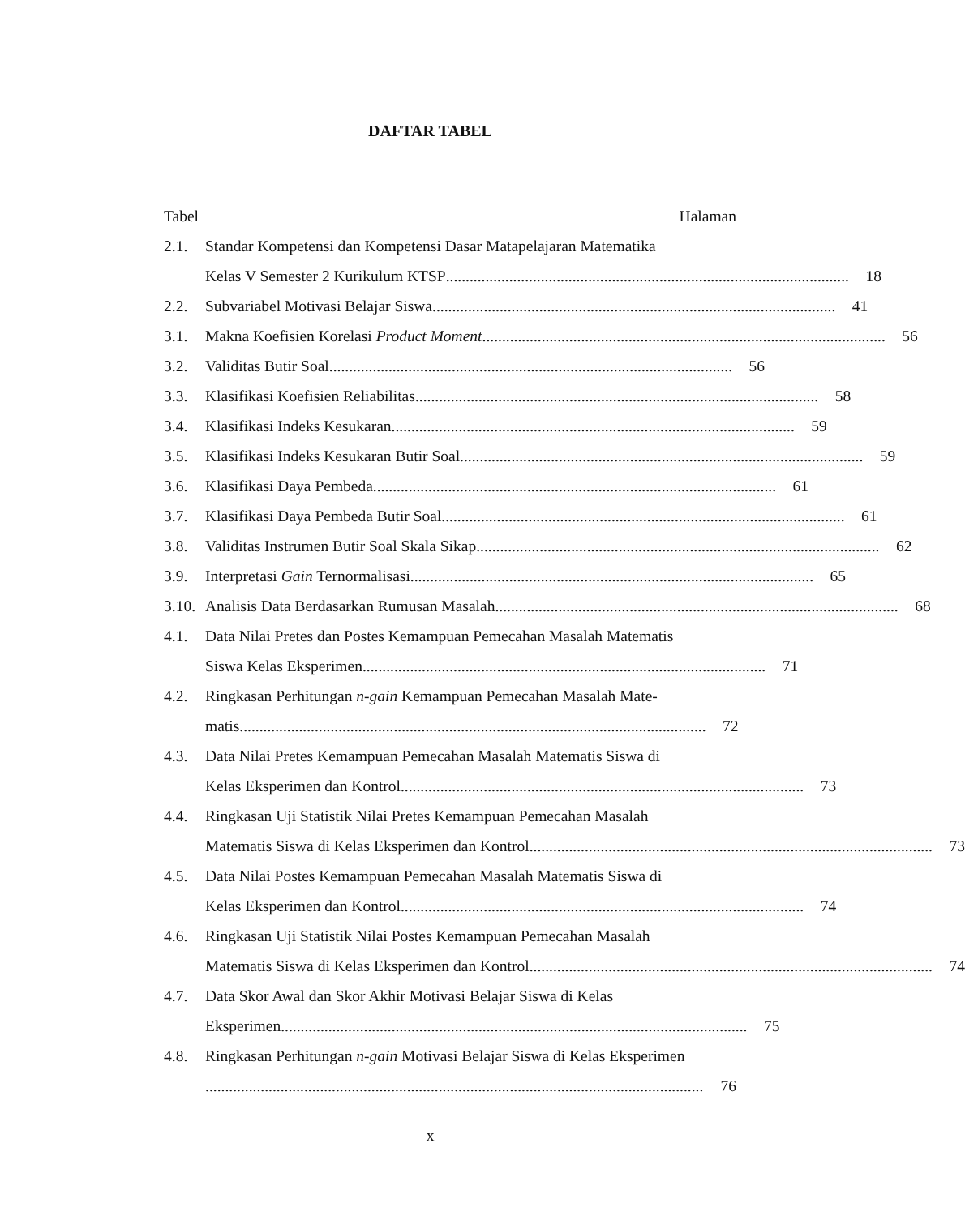DAFTAR TABEL
Tabel Halaman
2.1. Standar Kompetensi dan Kompetensi Dasar Matapelajaran Matematika
Kelas V Semester 2 Kurikulum KTSP ...................................................................................................... 18
2.2. Subvariabel Motivasi Belajar Siswa...................................................................................................... 41
3.1. Makna Koefisien Korelasi Product Moment ...................................................................................................... 56
3.2. Validitas Butir Soal...................................................................................................... 56
3.3. Klasifikasi Koefisien Reliabilitas ...................................................................................................... 58
3.4. Klasifikasi Indeks Kesukaran ...................................................................................................... 59
3.5. Klasifikasi Indeks Kesukaran Butir Soal...................................................................................................... 59
3.6. Klasifikasi Daya Pembeda...................................................................................................... 61
3.7. Klasifikasi Daya Pembeda Butir Soal...................................................................................................... 61
3.8. Validitas Instrumen Butir Soal Skala Sikap ...................................................................................................... 62
3.9. Interpretasi Gain Ternormalisasi...................................................................................................... 65
3.10.
Analisis Data Berdasarkan Rumusan Masalah...................................................................................................... 68
4.1. Data Nilai Pretes dan Postes Kemampuan Pemecahan Masalah Matematis
Siswa Kelas Eksperimen...................................................................................................... 71
4.2. Ringkasan Perhitungan n-gain Kemampuan Pemecahan Masalah Mate-
matis...................................................................................................................... 72
4.3. Data Nilai Pretes Kemampuan Pemecahan Masalah Matematis Siswa di
Kelas Eksperimen dan Kontrol...................................................................................................... 73
4.4. Ringkasan Uji Statistik Nilai Pretes Kemampuan Pemecahan Masalah
Matematis Siswa di Kelas Eksperimen dan Kontrol ...................................................................................................... 73
4.5. Data Nilai Postes Kemampuan Pemecahan Masalah Matematis Siswa di
Kelas Eksperimen dan Kontrol...................................................................................................... 74
4.6. Ringkasan Uji Statistik Nilai Postes Kemampuan Pemecahan Masalah
Matematis Siswa di Kelas Eksperimen dan Kontrol ...................................................................................................... 74
4.7. Data Skor Awal dan Skor Akhir Motivasi Belajar Siswa di Kelas
Eksperimen ...................................................................................................................... 75
4.8. Ringkasan Perhitungan n-gain Motivasi Belajar Siswa di Kelas Eksperimen
.............................................................................................................................. 76
x